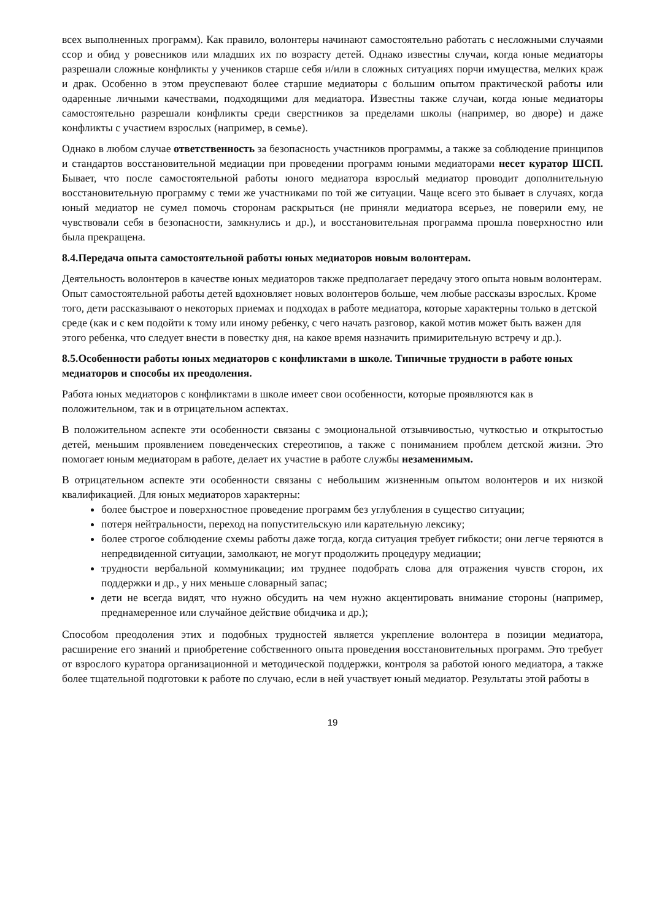всех выполненных программ). Как правило, волонтеры начинают самостоятельно работать с несложными случаями ссор и обид у ровесников или младших их по возрасту детей. Однако известны случаи, когда юные медиаторы разрешали сложные конфликты у учеников старше себя и/или в сложных ситуациях порчи имущества, мелких краж и драк. Особенно в этом преуспевают более старшие медиаторы с большим опытом практической работы или одаренные личными качествами, подходящими для медиатора. Известны также случаи, когда юные медиаторы самостоятельно разрешали конфликты среди сверстников за пределами школы (например, во дворе) и даже конфликты с участием взрослых (например, в семье).
Однако в любом случае ответственность за безопасность участников программы, а также за соблюдение принципов и стандартов восстановительной медиации при проведении программ юными медиаторами несет куратор ШСП. Бывает, что после самостоятельной работы юного медиатора взрослый медиатор проводит дополнительную восстановительную программу с теми же участниками по той же ситуации. Чаще всего это бывает в случаях, когда юный медиатор не сумел помочь сторонам раскрыться (не приняли медиатора всерьез, не поверили ему, не чувствовали себя в безопасности, замкнулись и др.), и восстановительная программа прошла поверхностно или была прекращена.
8.4.Передача опыта самостоятельной работы юных медиаторов новым волонтерам.
Деятельность волонтеров в качестве юных медиаторов также предполагает передачу этого опыта новым волонтерам. Опыт самостоятельной работы детей вдохновляет новых волонтеров больше, чем любые рассказы взрослых. Кроме того, дети рассказывают о некоторых приемах и подходах в работе медиатора, которые характерны только в детской среде (как и с кем подойти к тому или иному ребенку, с чего начать разговор, какой мотив может быть важен для этого ребенка, что следует внести в повестку дня, на какое время назначить примирительную встречу и др.).
8.5.Особенности работы юных медиаторов с конфликтами в школе. Типичные трудности в работе юных медиаторов и способы их преодоления.
Работа юных медиаторов с конфликтами в школе имеет свои особенности, которые проявляются как в положительном, так и в отрицательном аспектах.
В положительном аспекте эти особенности связаны с эмоциональной отзывчивостью, чуткостью и открытостью детей, меньшим проявлением поведенческих стереотипов, а также с пониманием проблем детской жизни. Это помогает юным медиаторам в работе, делает их участие в работе службы незаменимым.
В отрицательном аспекте эти особенности связаны с небольшим жизненным опытом волонтеров и их низкой квалификацией. Для юных медиаторов характерны:
более быстрое и поверхностное проведение программ без углубления в существо ситуации;
потеря нейтральности, переход на попустительскую или карательную лексику;
более строгое соблюдение схемы работы даже тогда, когда ситуация требует гибкости; они легче теряются в непредвиденной ситуации, замолкают, не могут продолжить процедуру медиации;
трудности вербальной коммуникации; им труднее подобрать слова для отражения чувств сторон, их поддержки и др., у них меньше словарный запас;
дети не всегда видят, что нужно обсудить на чем нужно акцентировать внимание стороны (например, преднамеренное или случайное действие обидчика и др.);
Способом преодоления этих и подобных трудностей является укрепление волонтера в позиции медиатора, расширение его знаний и приобретение собственного опыта проведения восстановительных программ. Это требует от взрослого куратора организационной и методической поддержки, контроля за работой юного медиатора, а также более тщательной подготовки к работе по случаю, если в ней участвует юный медиатор. Результаты этой работы в
19